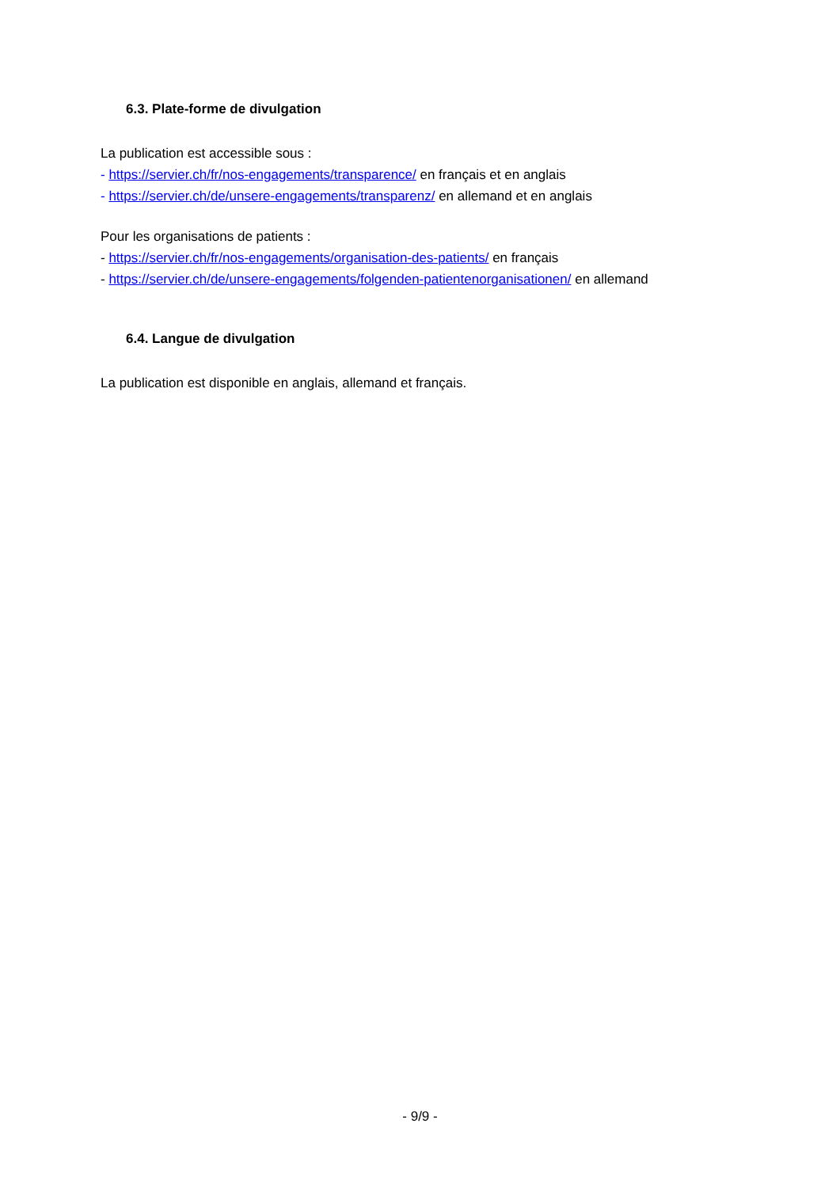6.3. Plate-forme de divulgation
La publication est accessible sous :
- https://servier.ch/fr/nos-engagements/transparence/ en français et en anglais
- https://servier.ch/de/unsere-engagements/transparenz/ en allemand et en anglais
Pour les organisations de patients :
- https://servier.ch/fr/nos-engagements/organisation-des-patients/ en français
- https://servier.ch/de/unsere-engagements/folgenden-patientenorganisationen/ en allemand
6.4. Langue de divulgation
La publication est disponible en anglais, allemand et français.
- 9/9 -